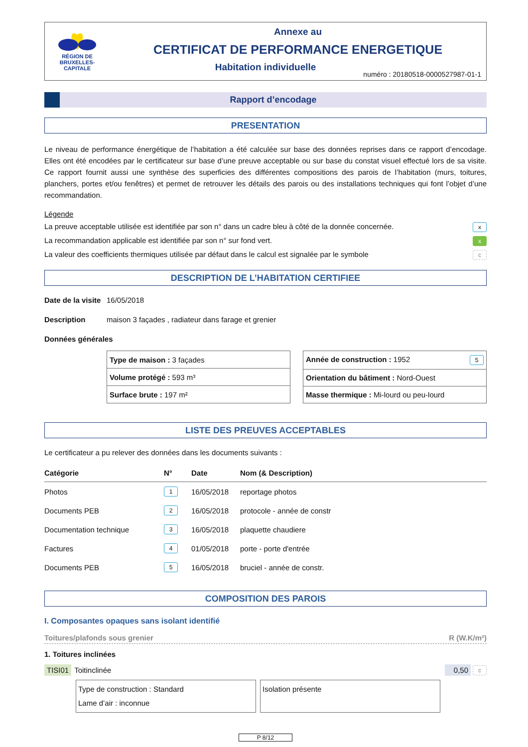RÉGION DE
BRUXELLES-
CAPITALE
Annexe au
CERTIFICAT DE PERFORMANCE ENERGETIQUE
Habitation individuelle
numéro : 20180518-0000527987-01-1
Rapport d’encodage
PRESENTATION
Le niveau de performance énergétique de l’habitation a été calculée sur base des données reprises dans ce rapport d’encodage. Elles ont été encodées par le certificateur sur base d’une preuve acceptable ou sur base du constat visuel effectué lors de sa visite. Ce rapport fournit aussi une synthèse des superficies des différentes compositions des parois de l’habitation (murs, toitures, planchers, portes et/ou fenêtres) et permet de retrouver les détails des parois ou des installations techniques qui font l’objet d’une recommandation.
Légende
La preuve acceptable utilisée est identifiée par son n° dans un cadre bleu à côté de la donnée concernée. x
La recommandation applicable est identifiée par son n° sur fond vert. x
La valeur des coefficients thermiques utilisée par défaut dans le calcul est signalée par le symbole c
DESCRIPTION DE L’HABITATION CERTIFIEE
Date de la visite 16/05/2018
Description maison 3 façades , radiateur dans farage et grenier
Données générales
| Type de maison : 3 façades |
| Volume protégé : 593 m³ |
| Surface brute : 197 m² |
| Année de construction : 1952 5 |
| Orientation du bâtiment : Nord-Ouest |
| Masse thermique : Mi-lourd ou peu-lourd |
LISTE DES PREUVES ACCEPTABLES
Le certificateur a pu relever des données dans les documents suivants :
| Catégorie | N° | Date | Nom (& Description) |
| --- | --- | --- | --- |
| Photos | 1 | 16/05/2018 | reportage photos |
| Documents PEB | 2 | 16/05/2018 | protocole - année de constr |
| Documentation technique | 3 | 16/05/2018 | plaquette chaudiere |
| Factures | 4 | 01/05/2018 | porte - porte d'entrée |
| Documents PEB | 5 | 16/05/2018 | bruciel - année de constr. |
COMPOSITION DES PAROIS
I. Composantes opaques sans isolant identifié
Toitures/plafonds sous grenier R (W.K/m²)
1. Toitures inclinées
TISI01 Toitinclinée 0,50 c
Type de construction : Standard
Lame d’air : inconnue
Isolation présente
P 8/12